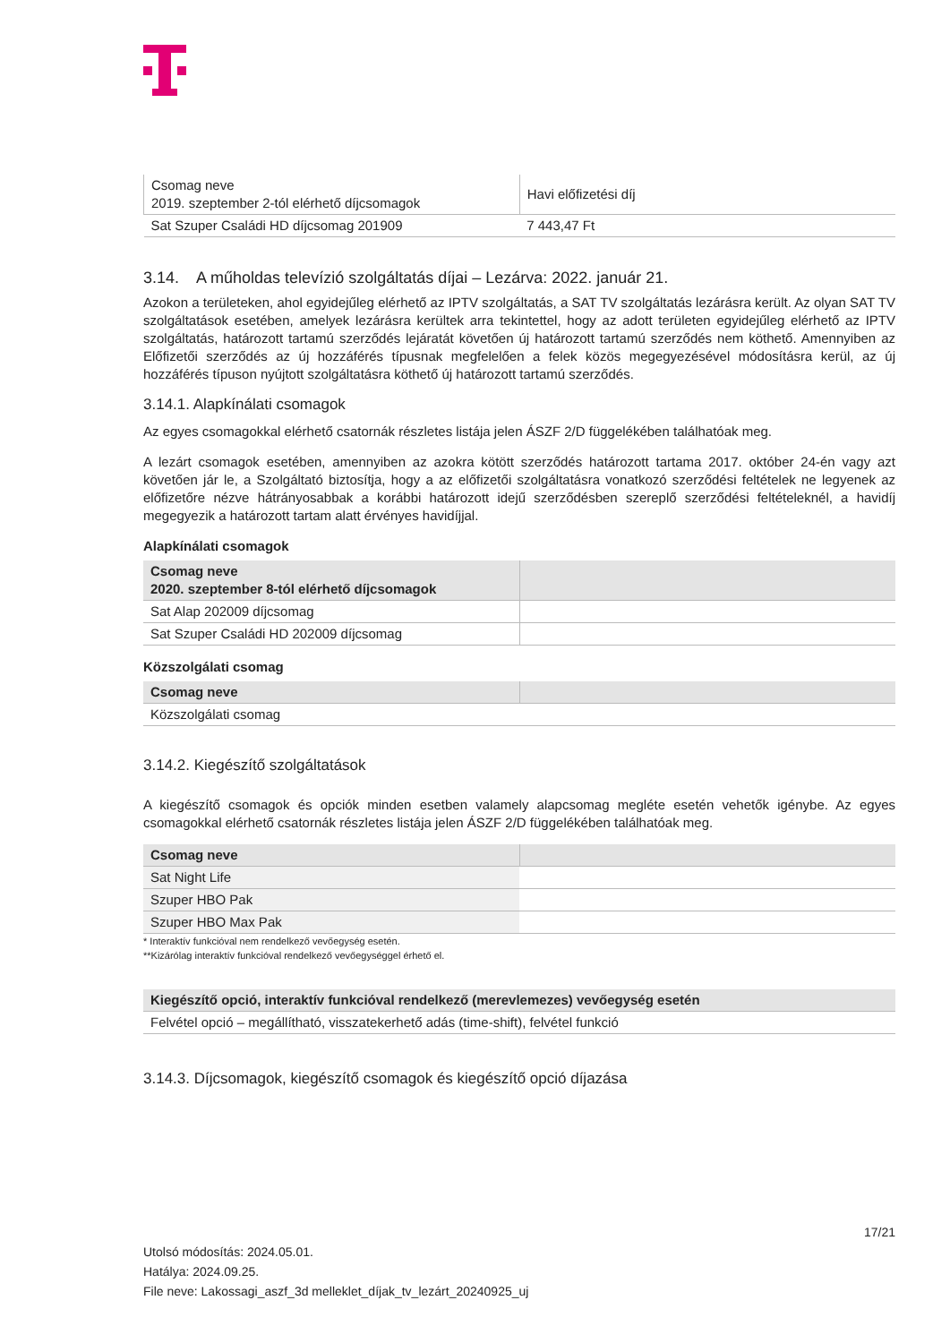| Csomag neve 2019. szeptember 2-tól elérhető díjcsomagok | Havi előfizetési díj |
| Sat Szuper Családi HD díjcsomag 201909 | 7 443,47 Ft |
3.14. A műholdas televízió szolgáltatás díjai – Lezárva: 2022. január 21.
Azokon a területeken, ahol egyidejűleg elérhető az IPTV szolgáltatás, a SAT TV szolgáltatás lezárásra került. Az olyan SAT TV szolgáltatások esetében, amelyek lezárásra kerültek arra tekintettel, hogy az adott területen egyidejűleg elérhető az IPTV szolgáltatás, határozott tartamú szerződés lejáratát követően új határozott tartamú szerződés nem köthető. Amennyiben az Előfizetői szerződés az új hozzáférés típusnak megfelelően a felek közös megegyezésével módosításra kerül, az új hozzáférés típuson nyújtott szolgáltatásra köthető új határozott tartamú szerződés.
3.14.1. Alapkínálati csomagok
Az egyes csomagokkal elérhető csatornák részletes listája jelen ÁSZF 2/D függelékében találhatóak meg.
A lezárt csomagok esetében, amennyiben az azokra kötött szerződés határozott tartama 2017. október 24-én vagy azt követően jár le, a Szolgáltató biztosítja, hogy a az előfizetői szolgáltatásra vonatkozó szerződési feltételek ne legyenek az előfizetőre nézve hátrányosabbak a korábbi határozott idejű szerződésben szereplő szerződési feltételeknél, a havidíj megegyezik a határozott tartam alatt érvényes havidíjjal.
Alapkínálati csomagok
| Csomag neve 2020. szeptember 8-tól elérhető díjcsomagok | |
| --- | --- |
| Sat Alap 202009 díjcsomag | |
| Sat Szuper Családi HD 202009 díjcsomag | |
Közszolgálati csomag
| Csomag neve | |
| --- | --- |
| Közszolgálati csomag | |
3.14.2. Kiegészítő szolgáltatások
A kiegészítő csomagok és opciók minden esetben valamely alapcsomag megléte esetén vehetők igénybe. Az egyes csomagokkal elérhető csatornák részletes listája jelen ÁSZF 2/D függelékében találhatóak meg.
| Csomag neve | |
| --- | --- |
| Sat Night Life | |
| Szuper HBO Pak | |
| Szuper HBO Max Pak | |
* Interaktív funkcióval nem rendelkező vevőegység esetén.
**Kizárólag interaktív funkcióval rendelkező vevőegységgel érhető el.
| Kiegészítő opció, interaktív funkcióval rendelkező (merevlemezes) vevőegység esetén |
| --- |
| Felvétel opció – megállítható, visszatekerhető adás (time-shift), felvétel funkció |
3.14.3. Díjcsomagok, kiegészítő csomagok és kiegészítő opció díjazása
17/21
Utolsó módosítás: 2024.05.01.
Hatálya: 2024.09.25.
File neve: Lakossagi_aszf_3d melleklet_díjak_tv_lezárt_20240925_uj